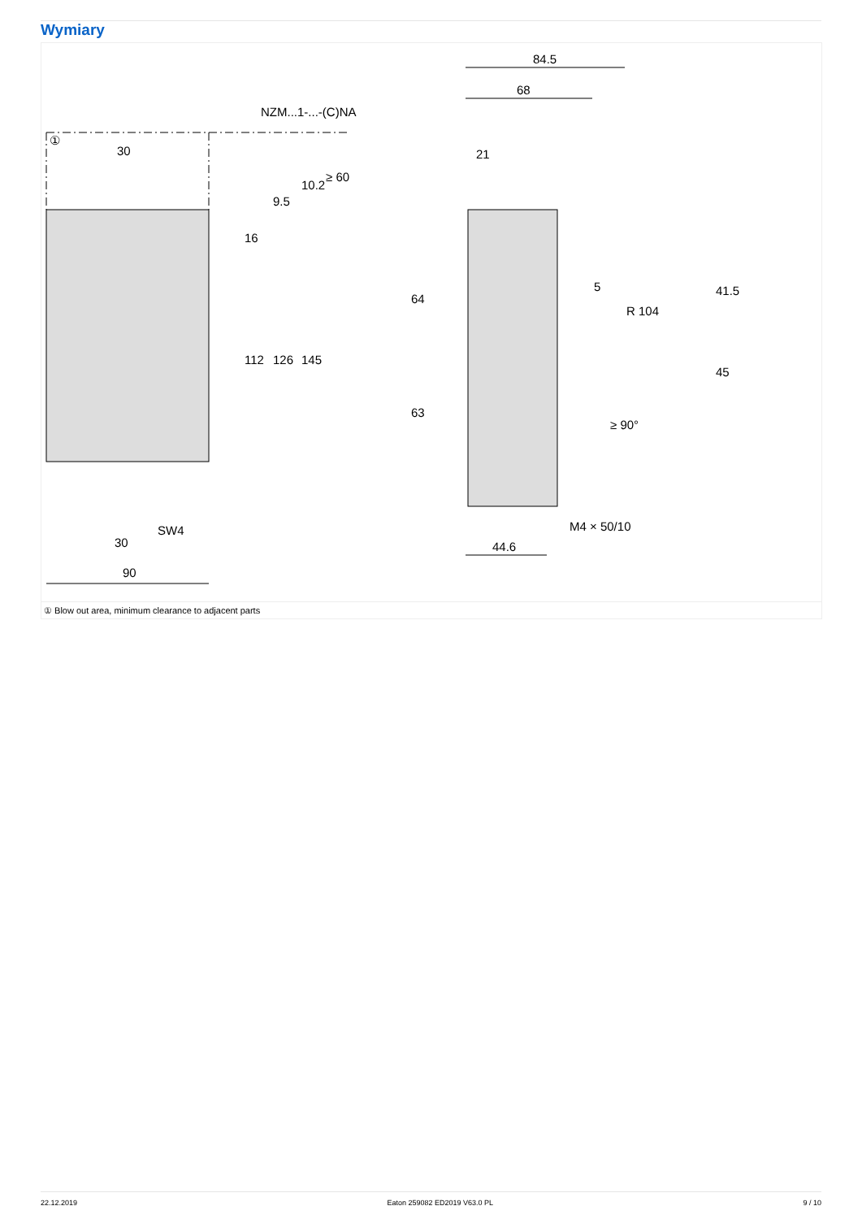Wymiary
NZM...1-...-(C)NA
30
30
90
SW4
84.5
68
21
44.6
M4 × 50/10
5
R 104
112
126
145
16
9.5
10.2
≥ 60
64
63
41.5
45
≥ 90°
①
① Blow out area, minimum clearance to adjacent parts
22.12.2019 Eaton 259082 ED2019 V63.0 PL 9 / 10